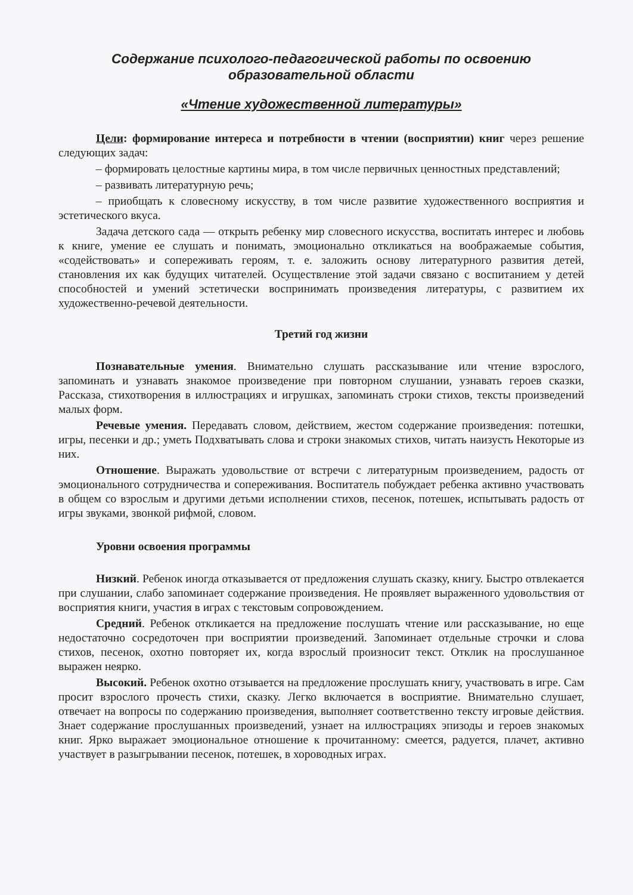Содержание психолого-педагогической работы по освоению
образовательной области
«Чтение художественной литературы»
Цели: формирование интереса и потребности в чтении (восприятии) книг через решение следующих задач:
– формировать целостные картины мира, в том числе первичных ценностных представлений;
– развивать литературную речь;
– приобщать к словесному искусству, в том числе развитие художественного восприятия и эстетического вкуса.
Задача детского сада — открыть ребенку мир словесного искусства, воспитать интерес и любовь к книге, умение ее слушать и понимать, эмоционально откликаться на воображаемые события, «содействовать» и сопереживать героям, т. е. заложить основу литературного развития детей, становления их как будущих читателей. Осуществление этой задачи связано с воспитанием у детей способностей и умений эстетически воспринимать произведения литературы, с развитием их художественно-речевой деятельности.
Третий год жизни
Познавательные умения. Внимательно слушать рассказывание или чтение взрослого, запоминать и узнавать знакомое произведение при повторном слушании, узнавать героев сказки, Рассказа, стихотворения в иллюстрациях и игрушках, запоминать строки стихов, тексты произведений малых форм.
Речевые умения. Передавать словом, действием, жестом содержание произведения: потешки, игры, песенки и др.; уметь Подхватывать слова и строки знакомых стихов, читать наизусть Некоторые из них.
Отношение. Выражать удовольствие от встречи с литературным произведением, радость от эмоционального сотрудничества и сопереживания. Воспитатель побуждает ребенка активно участвовать в общем со взрослым и другими детьми исполнении стихов, песенок, потешек, испытывать радость от игры звуками, звонкой рифмой, словом.
Уровни освоения программы
Низкий. Ребенок иногда отказывается от предложения слушать сказку, книгу. Быстро отвлекается при слушании, слабо запоминает содержание произведения. Не проявляет выраженного удовольствия от восприятия книги, участия в играх с текстовым сопровождением.
Средний. Ребенок откликается на предложение послушать чтение или рассказывание, но еще недостаточно сосредоточен при восприятии произведений. Запоминает отдельные строчки и слова стихов, песенок, охотно повторяет их, когда взрослый произносит текст. Отклик на прослушанное выражен неярко.
Высокий. Ребенок охотно отзывается на предложение прослушать книгу, участвовать в игре. Сам просит взрослого прочесть стихи, сказку. Легко включается в восприятие. Внимательно слушает, отвечает на вопросы по содержанию произведения, выполняет соответственно тексту игровые действия. Знает содержание прослушанных произведений, узнает на иллюстрациях эпизоды и героев знакомых книг. Ярко выражает эмоциональное отношение к прочитанному: смеется, радуется, плачет, активно участвует в разыгрывании песенок, потешек, в хороводных играх.